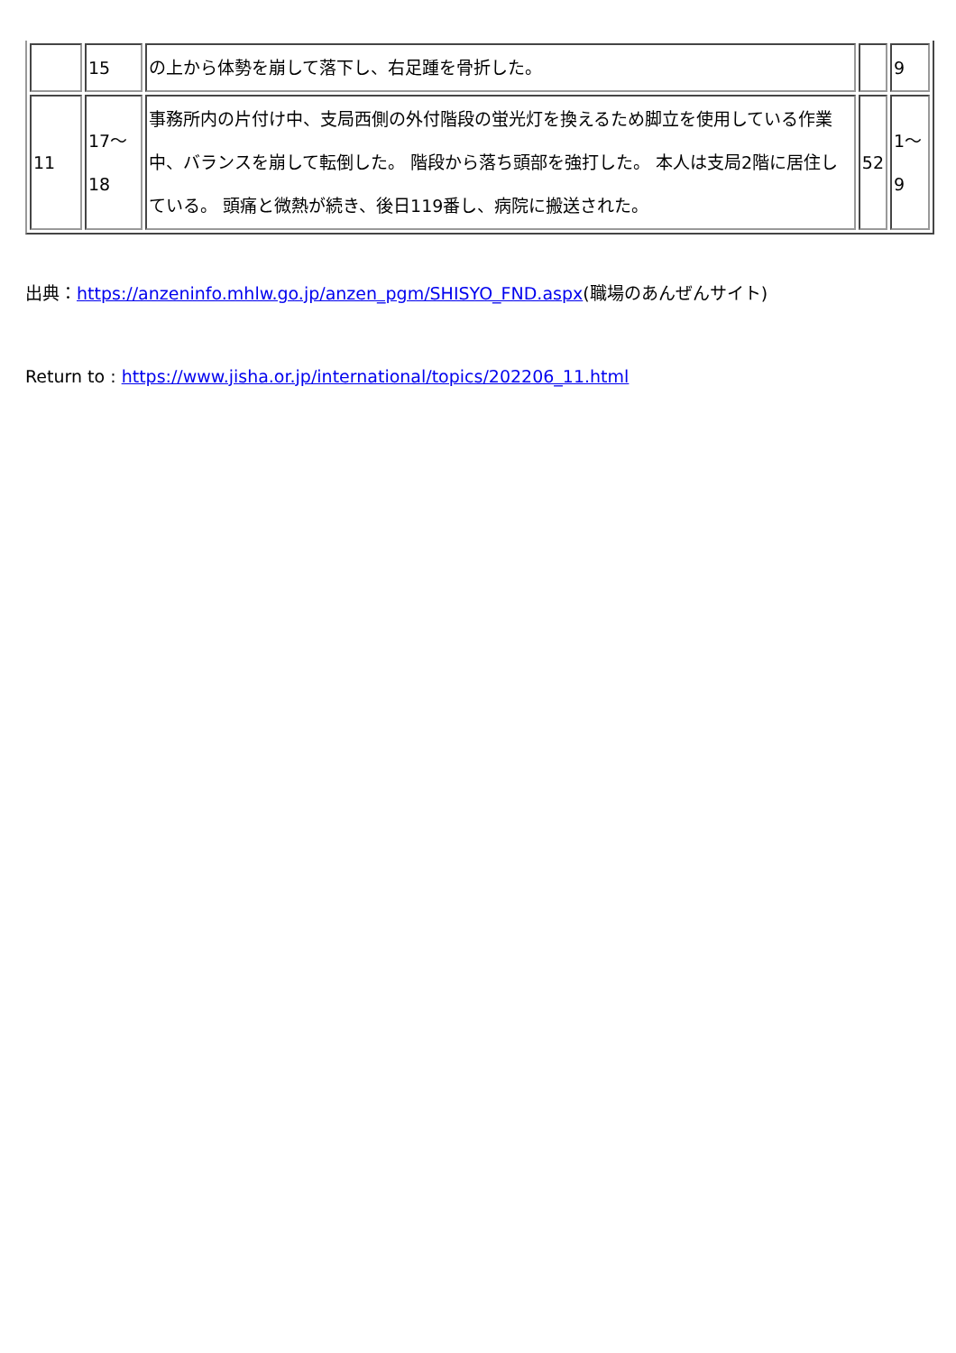| | 15 | の上から体勢を崩して落下し、右足踵を骨折した。 | | 9 |
| 11 | 17～ 18 | 事務所内の片付け中、支局西側の外付階段の蛍光灯を換えるため脚立を使用している作業中、バランスを崩して転倒した。 階段から落ち頭部を強打した。 本人は支局2階に居住している。 頭痛と微熱が続き、後日119番し、病院に搬送された。 | 52 | 1～ 9 |
出典：https://anzeninfo.mhlw.go.jp/anzen_pgm/SHISYO_FND.aspx(職場のあんぜんサイト)
Return to : https://www.jisha.or.jp/international/topics/202206_11.html